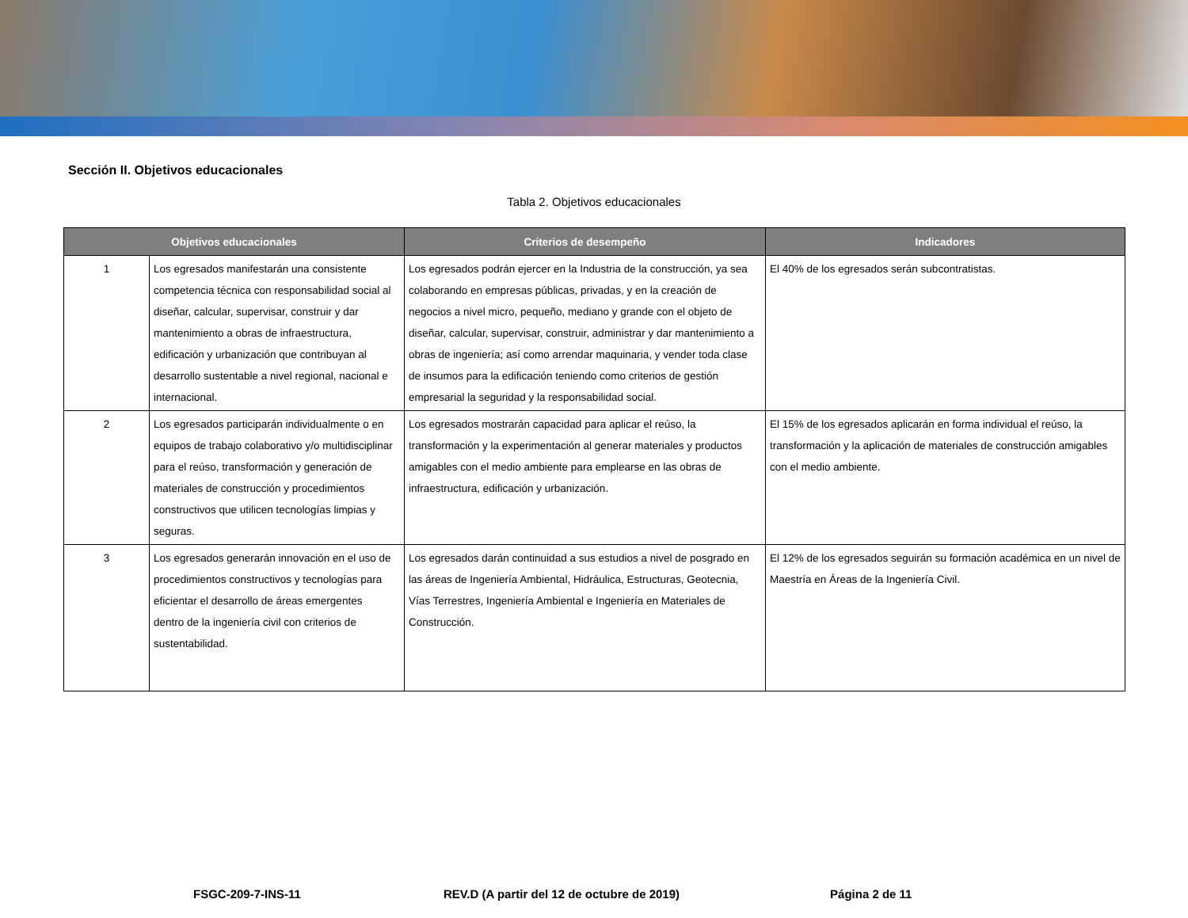Sección II. Objetivos educacionales
Tabla 2. Objetivos educacionales
| Objetivos educacionales | | Criterios de desempeño | Indicadores |
| --- | --- | --- | --- |
| 1 | Los egresados manifestarán una consistente competencia técnica con responsabilidad social al diseñar, calcular, supervisar, construir y dar mantenimiento a obras de infraestructura, edificación y urbanización que contribuyan al desarrollo sustentable a nivel regional, nacional e internacional. | Los egresados podrán ejercer en la Industria de la construcción, ya sea colaborando en empresas públicas, privadas, y en la creación de negocios a nivel micro, pequeño, mediano y grande con el objeto de diseñar, calcular, supervisar, construir, administrar y dar mantenimiento a obras de ingeniería; así como arrendar maquinaria, y vender toda clase de insumos para la edificación teniendo como criterios de gestión empresarial la seguridad y la responsabilidad social. | El 40% de los egresados serán subcontratistas. |
| 2 | Los egresados participarán individualmente o en equipos de trabajo colaborativo y/o multidisciplinar para el reúso, transformación y generación de materiales de construcción y procedimientos constructivos que utilicen tecnologías limpias y seguras. | Los egresados mostrarán capacidad para aplicar el reúso, la transformación y la experimentación al generar materiales y productos amigables con el medio ambiente para emplearse en las obras de infraestructura, edificación y urbanización. | El 15% de los egresados aplicarán en forma individual el reúso, la transformación y la aplicación de materiales de construcción amigables con el medio ambiente. |
| 3 | Los egresados generarán innovación en el uso de procedimientos constructivos y tecnologías para eficientar el desarrollo de áreas emergentes dentro de la ingeniería civil con criterios de sustentabilidad. | Los egresados darán continuidad a sus estudios a nivel de posgrado en las áreas de Ingeniería Ambiental, Hidráulica, Estructuras, Geotecnia, Vías Terrestres, Ingeniería Ambiental e Ingeniería en Materiales de Construcción. | El 12% de los egresados seguirán su formación académica en un nivel de Maestría en Áreas de la Ingeniería Civil. |
FSGC-209-7-INS-11 REV.D (A partir del 12 de octubre de 2019) Página 2 de 11